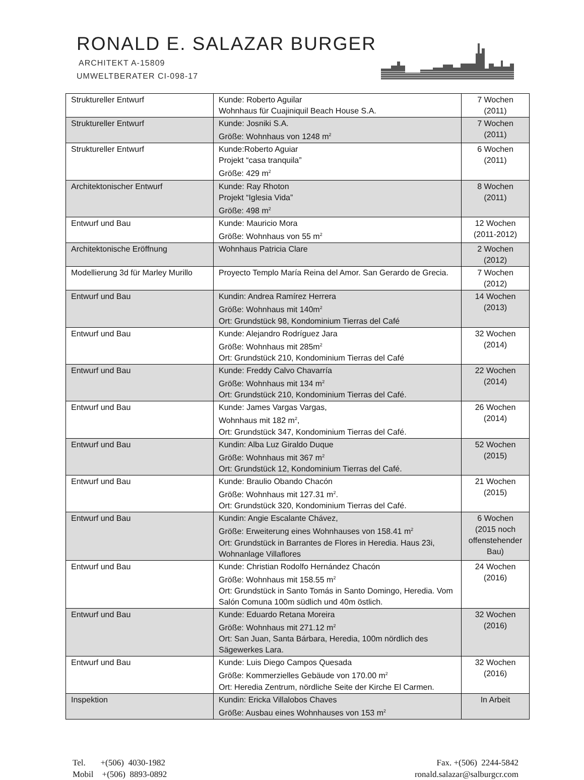RONALD E. SALAZAR BURGER
ARCHITEKT A-15809
UMWELTBERATER CI-098-17
| Struktureller Entwurf | Kunde: Roberto Aguilar Wohnhaus für Cuajiniquil Beach House S.A. | 7 Wochen (2011) |
| Struktureller Entwurf | Kunde: Josniki S.A. Größe: Wohnhaus von 1248 m<sup>2</sup> | 7 Wochen (2011) |
| Struktureller Entwurf | Kunde:Roberto Aguiar Projekt “casa tranquila” Größe: 429 m<sup>2</sup> | 6 Wochen (2011) |
| Architektonischer Entwurf | Kunde: Ray Rhoton Projekt “Iglesia Vida” Größe: 498 m<sup>2</sup> | 8 Wochen (2011) |
| Entwurf und Bau | Kunde: Mauricio Mora Größe: Wohnhaus von 55 m<sup>2</sup> | 12 Wochen (2011-2012) |
| Architektonische Eröffnung | Wohnhaus Patricia Clare | 2 Wochen (2012) |
| Modellierung 3d für Marley Murillo | Proyecto Templo María Reina del Amor. San Gerardo de Grecia. | 7 Wochen (2012) |
| Entwurf und Bau | Kundin: Andrea Ramírez Herrera Größe: Wohnhaus mit 140m<sup>2</sup> Ort: Grundstück 98, Kondominium Tierras del Café | 14 Wochen (2013) |
| Entwurf und Bau | Kunde: Alejandro Rodríguez Jara Größe: Wohnhaus mit 285m<sup>2</sup> Ort: Grundstück 210, Kondominium Tierras del Café | 32 Wochen (2014) |
| Entwurf und Bau | Kunde: Freddy Calvo Chavarría Größe: Wohnhaus mit 134 m<sup>2</sup> Ort: Grundstück 210, Kondominium Tierras del Café. | 22 Wochen (2014) |
| Entwurf und Bau | Kunde: James Vargas Vargas, Wohnhaus mit 182 m<sup>2</sup>, Ort: Grundstück 347, Kondominium Tierras del Café. | 26 Wochen (2014) |
| Entwurf und Bau | Kundin: Alba Luz Giraldo Duque Größe: Wohnhaus mit 367 m<sup>2</sup> Ort: Grundstück 12, Kondominium Tierras del Café. | 52 Wochen (2015) |
| Entwurf und Bau | Kunde: Braulio Obando Chacón Größe: Wohnhaus mit 127.31 m<sup>2</sup>. Ort: Grundstück 320, Kondominium Tierras del Café. | 21 Wochen (2015) |
| Entwurf und Bau | Kundin: Angie Escalante Chávez, Größe: Erweiterung eines Wohnhauses von 158.41 m<sup>2</sup> Ort: Grundstück in Barrantes de Flores in Heredia. Haus 23i, Wohnanlage Villaflores | 6 Wochen (2015 noch offenstehender Bau) |
| Entwurf und Bau | Kunde: Christian Rodolfo Hernández Chacón Größe: Wohnhaus mit 158.55 m<sup>2</sup> Ort: Grundstück in Santo Tomás in Santo Domingo, Heredia. Vom Salón Comuna 100m südlich und 40m östlich. | 24 Wochen (2016) |
| Entwurf und Bau | Kunde: Eduardo Retana Moreira Größe: Wohnhaus mit 271.12 m<sup>2</sup> Ort: San Juan, Santa Bárbara, Heredia, 100m nördlich des Sägewerkes Lara. | 32 Wochen (2016) |
| Entwurf und Bau | Kunde: Luis Diego Campos Quesada Größe: Kommerzielles Gebäude von 170.00 m<sup>2</sup> Ort: Heredia Zentrum, nördliche Seite der Kirche El Carmen. | 32 Wochen (2016) |
| Inspektion | Kundin: Ericka Villalobos Chaves Größe: Ausbau eines Wohnhauses von 153 m<sup>2</sup> | In Arbeit |
Tel. +(506) 4030-1982
Mobil +(506) 8893-0892
Fax. +(506) 2244-5842
ronald.salazar@salburgcr.com